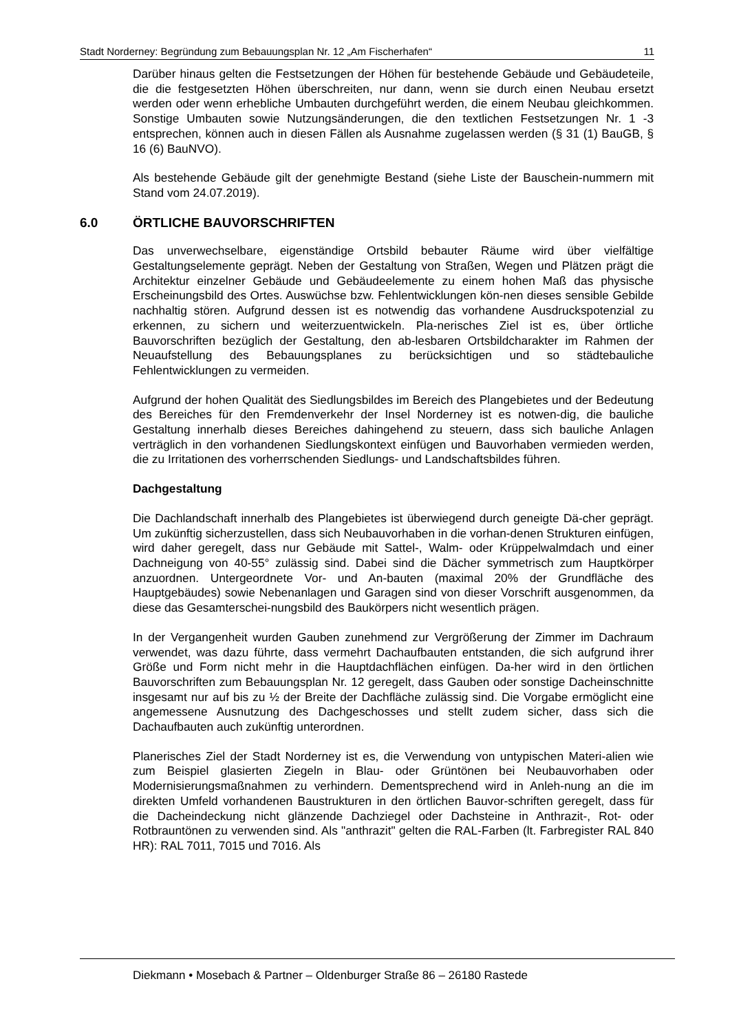Stadt Norderney: Begründung zum Bebauungsplan Nr. 12 „Am Fischerhafen“11
Darüber hinaus gelten die Festsetzungen der Höhen für bestehende Gebäude und Gebäudeteile, die die festgesetzten Höhen überschreiten, nur dann, wenn sie durch einen Neubau ersetzt werden oder wenn erhebliche Umbauten durchgeführt werden, die einem Neubau gleichkommen. Sonstige Umbauten sowie Nutzungsänderungen, die den textlichen Festsetzungen Nr. 1 -3 entsprechen, können auch in diesen Fällen als Ausnahme zugelassen werden (§ 31 (1) BauGB, § 16 (6) BauNVO).
Als bestehende Gebäude gilt der genehmigte Bestand (siehe Liste der Bauschein-nummern mit Stand vom 24.07.2019).
6.0 ÖRTLICHE BAUVORSCHRIFTEN
Das unverwechselbare, eigenständige Ortsbild bebauter Räume wird über vielfältige Gestaltungselemente geprägt. Neben der Gestaltung von Straßen, Wegen und Plätzen prägt die Architektur einzelner Gebäude und Gebäudeelemente zu einem hohen Maß das physische Erscheinungsbild des Ortes. Auswüchse bzw. Fehlentwicklungen kön-nen dieses sensible Gebilde nachhaltig stören. Aufgrund dessen ist es notwendig das vorhandene Ausdruckspotenzial zu erkennen, zu sichern und weiterzuentwickeln. Pla-nerisches Ziel ist es, über örtliche Bauvorschriften bezüglich der Gestaltung, den ab-lesbaren Ortsbildcharakter im Rahmen der Neuaufstellung des Bebauungsplanes zu berücksichtigen und so städtebauliche Fehlentwicklungen zu vermeiden.
Aufgrund der hohen Qualität des Siedlungsbildes im Bereich des Plangebietes und der Bedeutung des Bereiches für den Fremdenverkehr der Insel Norderney ist es notwen-dig, die bauliche Gestaltung innerhalb dieses Bereiches dahingehend zu steuern, dass sich bauliche Anlagen verträglich in den vorhandenen Siedlungskontext einfügen und Bauvorhaben vermieden werden, die zu Irritationen des vorherrschenden Siedlungs- und Landschaftsbildes führen.
Dachgestaltung
Die Dachlandschaft innerhalb des Plangebietes ist überwiegend durch geneigte Dä-cher geprägt. Um zukünftig sicherzustellen, dass sich Neubauvorhaben in die vorhan-denen Strukturen einfügen, wird daher geregelt, dass nur Gebäude mit Sattel-, Walm- oder Krüppelwalmdach und einer Dachneigung von 40-55° zulässig sind. Dabei sind die Dächer symmetrisch zum Hauptkörper anzuordnen. Untergeordnete Vor- und An-bauten (maximal 20% der Grundfläche des Hauptgebäudes) sowie Nebenanlagen und Garagen sind von dieser Vorschrift ausgenommen, da diese das Gesamterschei-nungsbild des Baukörpers nicht wesentlich prägen.
In der Vergangenheit wurden Gauben zunehmend zur Vergrößerung der Zimmer im Dachraum verwendet, was dazu führte, dass vermehrt Dachaufbauten entstanden, die sich aufgrund ihrer Größe und Form nicht mehr in die Hauptdachflächen einfügen. Da-her wird in den örtlichen Bauvorschriften zum Bebauungsplan Nr. 12 geregelt, dass Gauben oder sonstige Dacheinschnitte insgesamt nur auf bis zu ½ der Breite der Dachfläche zulässig sind. Die Vorgabe ermöglicht eine angemessene Ausnutzung des Dachgeschosses und stellt zudem sicher, dass sich die Dachaufbauten auch zukünftig unterordnen.
Planerisches Ziel der Stadt Norderney ist es, die Verwendung von untypischen Materi-alien wie zum Beispiel glasierten Ziegeln in Blau- oder Grüntönen bei Neubauvorhaben oder Modernisierungsmaßnahmen zu verhindern. Dementsprechend wird in Anleh-nung an die im direkten Umfeld vorhandenen Baustrukturen in den örtlichen Bauvor-schriften geregelt, dass für die Dacheindeckung nicht glänzende Dachziegel oder Dachsteine in Anthrazit-, Rot- oder Rotbrauntönen zu verwenden sind. Als "anthrazit" gelten die RAL-Farben (lt. Farbregister RAL 840 HR): RAL 7011, 7015 und 7016. Als
Diekmann • Mosebach & Partner – Oldenburger Straße 86 – 26180 Rastede